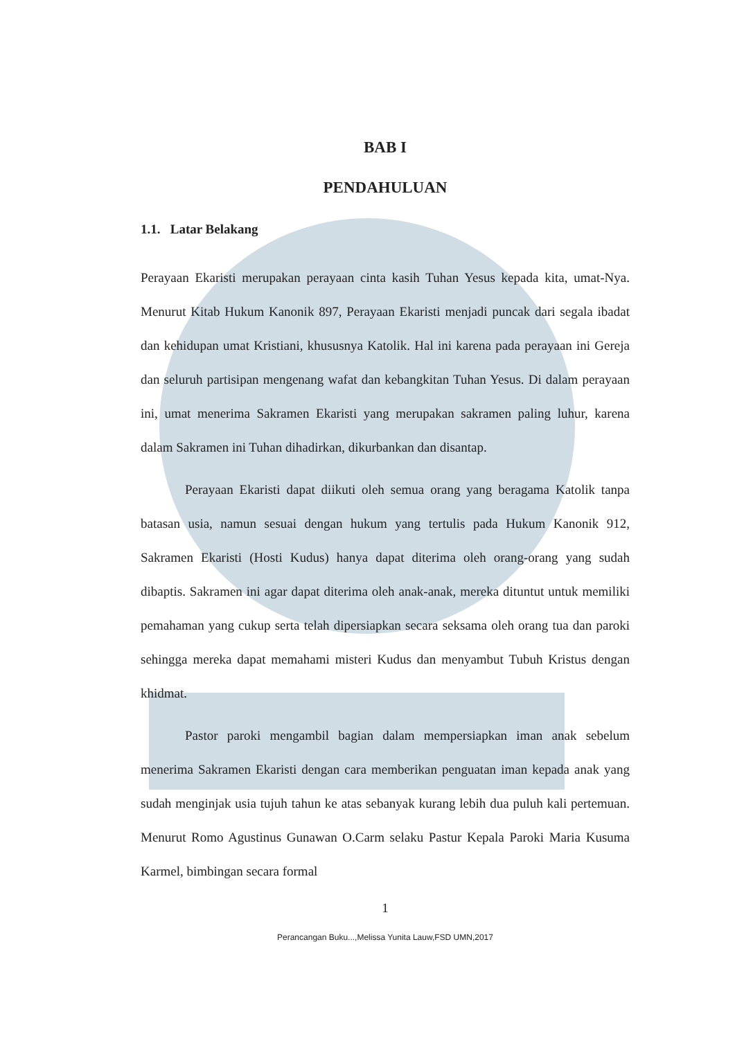BAB I
PENDAHULUAN
1.1. Latar Belakang
Perayaan Ekaristi merupakan perayaan cinta kasih Tuhan Yesus kepada kita, umat-Nya. Menurut Kitab Hukum Kanonik 897, Perayaan Ekaristi menjadi puncak dari segala ibadat dan kehidupan umat Kristiani, khususnya Katolik. Hal ini karena pada perayaan ini Gereja dan seluruh partisipan mengenang wafat dan kebangkitan Tuhan Yesus. Di dalam perayaan ini, umat menerima Sakramen Ekaristi yang merupakan sakramen paling luhur, karena dalam Sakramen ini Tuhan dihadirkan, dikurbankan dan disantap.
Perayaan Ekaristi dapat diikuti oleh semua orang yang beragama Katolik tanpa batasan usia, namun sesuai dengan hukum yang tertulis pada Hukum Kanonik 912, Sakramen Ekaristi (Hosti Kudus) hanya dapat diterima oleh orang-orang yang sudah dibaptis. Sakramen ini agar dapat diterima oleh anak-anak, mereka dituntut untuk memiliki pemahaman yang cukup serta telah dipersiapkan secara seksama oleh orang tua dan paroki sehingga mereka dapat memahami misteri Kudus dan menyambut Tubuh Kristus dengan khidmat.
Pastor paroki mengambil bagian dalam mempersiapkan iman anak sebelum menerima Sakramen Ekaristi dengan cara memberikan penguatan iman kepada anak yang sudah menginjak usia tujuh tahun ke atas sebanyak kurang lebih dua puluh kali pertemuan. Menurut Romo Agustinus Gunawan O.Carm selaku Pastur Kepala Paroki Maria Kusuma Karmel, bimbingan secara formal
1
Perancangan Buku...,Melissa Yunita Lauw,FSD UMN,2017